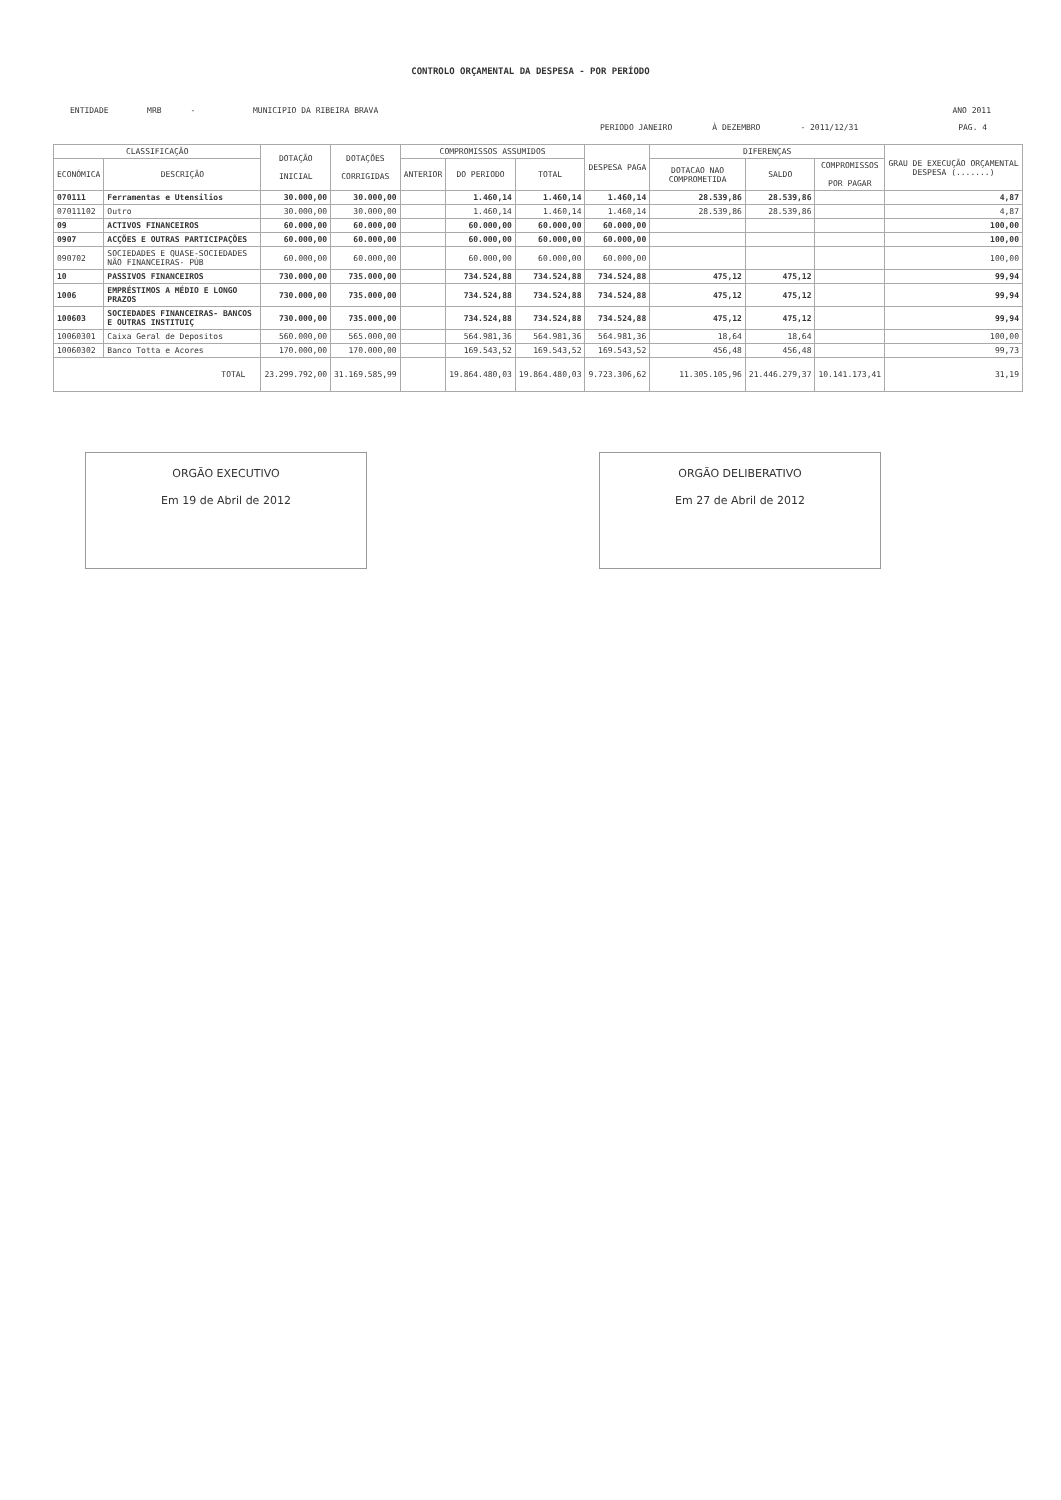CONTROLO ORÇAMENTAL DA DESPESA - POR PERÍODO
ENTIDADE MRB - MUNICIPIO DA RIBEIRA BRAVA ANO 2011
PERIODO JANEIRO À DEZEMBRO - 2011/12/31 PAG. 4
| CLASSIFICAÇÃO | | DOTAÇÃO INICIAL | DOTAÇÕES CORRIGIDAS | COMPROMISSOS ASSUMIDOS | | | DESPESA PAGA | DIFERENÇAS | | | GRAU DE EXECUÇÃO ORÇAMENTAL DESPESA (.......) |
| --- | --- | --- | --- | --- | --- | --- | --- | --- | --- | --- | --- |
| | | | | ANTERIOR | DO PERIODO | TOTAL | | DOTACAO NAO COMPROMETIDA | SALDO | COMPROMISSOS POR PAGAR | |
| ECONÓMICA | DESCRIÇÃO | | | | | | | | | | |
| 070111 | Ferramentas e Utensilios | 30.000,00 | 30.000,00 | | 1.460,14 | 1.460,14 | 1.460,14 | 28.539,86 | 28.539,86 | | 4,87 |
| 07011102 | Outro | 30.000,00 | 30.000,00 | | 1.460,14 | 1.460,14 | 1.460,14 | 28.539,86 | 28.539,86 | | 4,87 |
| 09 | ACTIVOS FINANCEIROS | 60.000,00 | 60.000,00 | | 60.000,00 | 60.000,00 | 60.000,00 | | | | 100,00 |
| 0907 | ACÇÕES E OUTRAS PARTICIPAÇÕES | 60.000,00 | 60.000,00 | | 60.000,00 | 60.000,00 | 60.000,00 | | | | 100,00 |
| 090702 | SOCIEDADES E QUASE-SOCIEDADES NÃO FINANCEIRAS- PÚB | 60.000,00 | 60.000,00 | | 60.000,00 | 60.000,00 | 60.000,00 | | | | 100,00 |
| 10 | PASSIVOS FINANCEIROS | 730.000,00 | 735.000,00 | | 734.524,88 | 734.524,88 | 734.524,88 | 475,12 | 475,12 | | 99,94 |
| 1006 | EMPRÉSTIMOS A MÉDIO E LONGO PRAZOS | 730.000,00 | 735.000,00 | | 734.524,88 | 734.524,88 | 734.524,88 | 475,12 | 475,12 | | 99,94 |
| 100603 | SOCIEDADES FINANCEIRAS- BANCOS E OUTRAS INSTITUIÇ | 730.000,00 | 735.000,00 | | 734.524,88 | 734.524,88 | 734.524,88 | 475,12 | 475,12 | | 99,94 |
| 10060301 | Caixa Geral de Depositos | 560.000,00 | 565.000,00 | | 564.981,36 | 564.981,36 | 564.981,36 | 18,64 | 18,64 | | 100,00 |
| 10060302 | Banco Totta e Acores | 170.000,00 | 170.000,00 | | 169.543,52 | 169.543,52 | 169.543,52 | 456,48 | 456,48 | | 99,73 |
| TOTAL | | 23.299.792,00 | 31.169.585,99 | | 19.864.480,03 | 19.864.480,03 | 9.723.306,62 | 11.305.105,96 | 21.446.279,37 | 10.141.173,41 | 31,19 |
ORGÃO EXECUTIVO
Em 19 de Abril de 2012
ORGÃO DELIBERATIVO
Em 27 de Abril de 2012